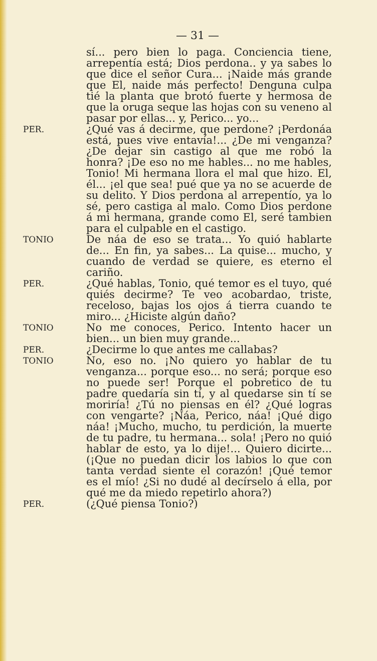— 31 —
sí... pero bien lo paga. Conciencia tiene, arrepentía está; Dios perdona.. y ya sabes lo que dice el señor Cura... ¡Naide más grande que El, naide más perfecto! Denguna culpa tié la planta que brotó fuerte y hermosa de que la oruga seque las hojas con su veneno al pasar por ellas... y, Perico... yo...
PER.
¿Qué vas á decirme, que perdone? ¡Perdonáa está, pues vive entavía!... ¿De mi venganza? ¿De dejar sin castigo al que me robó la honra? ¡De eso no me hables... no me hables, Tonio! Mi hermana llora el mal que hizo. El, él... ¡el que sea! pué que ya no se acuerde de su delito. Y Dios perdona al arrepentío, ya lo sé, pero castiga al malo. Como Dios perdone á mi hermana, grande como El, seré tambien para el culpable en el castigo.
TONIO
De náa de eso se trata... Yo quió hablarte de... En fin, ya sabes... La quise... mucho, y cuando de verdad se quiere, es eterno el cariño.
PER.
¿Qué hablas, Tonio, qué temor es el tuyo, qué quiés decirme? Te veo acobardao, triste, receloso, bajas los ojos á tierra cuando te miro... ¿Hiciste algún daño?
TONIO
No me conoces, Perico. Intento hacer un bien... un bien muy grande...
PER.
¿Decirme lo que antes me callabas?
TONIO
No, eso no. ¡No quiero yo hablar de tu venganza... porque eso... no será; porque eso no puede ser! Porque el pobretico de tu padre quedaría sin tí, y al quedarse sin tí se moriría! ¿Tú no piensas en él? ¿Qué logras con vengarte? ¡Náa, Perico, náa! ¡Qué digo náa! ¡Mucho, mucho, tu perdición, la muerte de tu padre, tu hermana... sola! ¡Pero no quió hablar de esto, ya lo dije!... Quiero dicirte... (¡Que no puedan dicir los labios lo que con tanta verdad siente el corazón! ¡Qué temor es el mío! ¿Si no dudé al decírselo á ella, por qué me da miedo repetirlo ahora?)
PER.
(¿Qué piensa Tonio?)